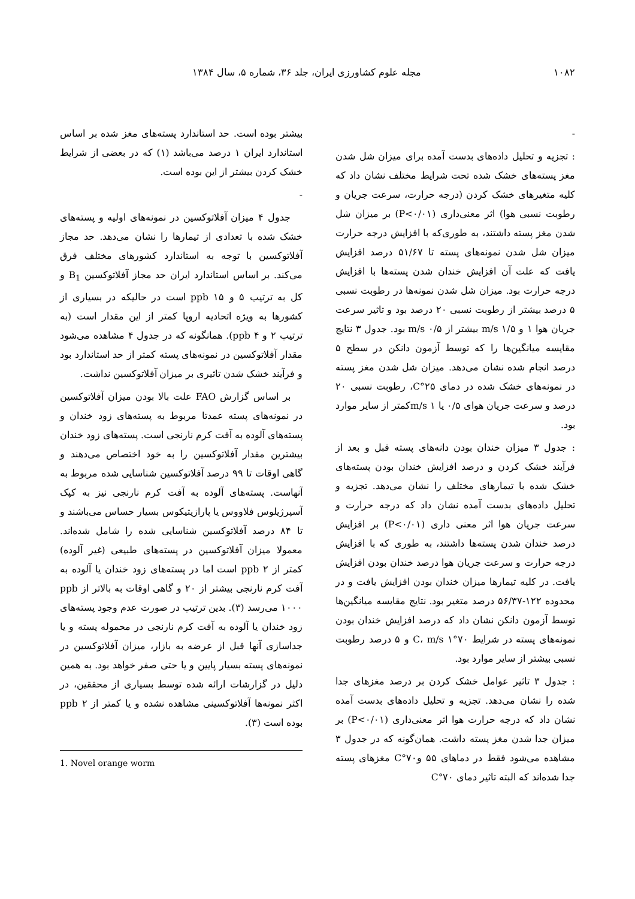۱۰۸۲ مجله علوم کشاورزی ایران، جلد ۳۶، شماره ۵، سال ۱۳۸۴
-
: تجزیه و تحلیل داده‌های بدست آمده برای میزان شل شدن مغز پسته‌های خشک شده تحت شرایط مختلف نشان داد که کلیه متغیرهای خشک کردن (درجه حرارت، سرعت جریان و رطوبت نسبی هوا) اثر معنی‌داری (P<۰/۰۱) بر میزان شل شدن مغز پسته داشتند، به طوری‌که با افزایش درجه حرارت میزان شل شدن نمونه‌های پسته تا ۵۱/۶۷ درصد افزایش یافت که علت آن افزایش خندان شدن پسته‌ها با افزایش درجه حرارت بود. میزان شل شدن نمونه‌ها در رطوبت نسبی ۵ درصد بیشتر از رطوبت نسبی ۲۰ درصد بود و تاثیر سرعت جریان هوا ۱ و m/s ۱/۵ بیشتر از m/s ۰/۵ بود. جدول ۳ نتایج مقایسه میانگین‌ها را که توسط آزمون دانکن در سطح ۵ درصد انجام شده نشان می‌دهد. میزان شل شدن مغز پسته در نمونه‌های خشک شده در دمای ۲۵°C، رطوبت نسبی ۲۰ درصد و سرعت جریان هوای ۰/۵ یا m/s ۱کمتر از سایر موارد بود.
: جدول ۳ میزان خندان بودن دانه‌های پسته قبل و بعد از فرآیند خشک کردن و درصد افزایش خندان بودن پسته‌های خشک شده با تیمارهای مختلف را نشان می‌دهد. تجزیه و تحلیل داده‌های بدست آمده نشان داد که درجه حرارت و سرعت جریان هوا اثر معنی داری (P<۰/۰۱) بر افزایش درصد خندان شدن پسته‌ها داشتند، به طوری که با افزایش درجه حرارت و سرعت جریان هوا درصد خندان بودن افزایش یافت. در کلیه تیمارها میزان خندان بودن افزایش یافت و در محدوده ۱۲۲-۵۶/۳۷ درصد متغیر بود. نتایج مقایسه میانگین‌ها توسط آزمون دانکن نشان داد که درصد افزایش خندان بودن نمونه‌های پسته در شرایط ۷۰°C، m/s ۱ و ۵ درصد رطوبت نسبی بیشتر از سایر موارد بود.
: جدول ۳ تاثیر عوامل خشک کردن بر درصد مغزهای جدا شده را نشان می‌دهد. تجزیه و تحلیل داده‌های بدست آمده نشان داد که درجه حرارت هوا اثر معنی‌داری (P<۰/۰۱) بر میزان جدا شدن مغز پسته داشت. همان‌گونه که در جدول ۳ مشاهده می‌شود فقط در دماهای ۵۵ و۷۰°C مغزهای پسته جدا شده‌اند که البته تاثیر دمای ۷۰°C
بیشتر بوده است. حد استاندارد پسته‌های مغز شده بر اساس استاندارد ایران ۱ درصد می‌باشد (۱) که در بعضی از شرایط خشک کردن بیشتر از این بوده است.
-
جدول ۴ میزان آفلاتوکسین در نمونه‌های اولیه و پسته‌های خشک شده با تعدادی از تیمارها را نشان می‌دهد. حد مجاز آفلاتوکسین با توجه به استاندارد کشورهای مختلف فرق می‌کند. بر اساس استاندارد ایران حد مجاز آفلاتوکسین B<sub>1</sub> و کل به ترتیب ۵ و ppb ۱۵ است در حالیکه در بسیاری از کشورها به ویژه اتحادیه اروپا کمتر از این مقدار است (به ترتیب ۲ و ppb ۴). همانگونه که در جدول ۴ مشاهده می‌شود مقدار آفلاتوکسین در نمونه‌های پسته کمتر از حد استاندارد بود و فرآیند خشک شدن تاثیری بر میزان آفلاتوکسین نداشت.
بر اساس گزارش FAO علت بالا بودن میزان آفلاتوکسین در نمونه‌های پسته عمدتا مربوط به پسته‌های زود خندان و پسته‌های آلوده به آفت کرم نارنجی است. پسته‌های زود خندان بیشترین مقدار آفلاتوکسین را به خود اختصاص می‌دهند و گاهی اوقات تا ۹۹ درصد آفلاتوکسین شناسایی شده مربوط به آنهاست. پسته‌های آلوده به آفت کرم نارنجی نیز به کپک آسپرژیلوس فلاووس یا پارازیتیکوس بسیار حساس می‌باشند و تا ۸۴ درصد آفلاتوکسین شناسایی شده را شامل شده‌اند. معمولا میزان آفلاتوکسین در پسته‌های طبیعی (غیر آلوده) کمتر از ppb ۲ است اما در پسته‌های زود خندان یا آلوده به آفت کرم نارنجی بیشتر از ۲۰ و گاهی اوقات به بالاتر از ppb ۱۰۰۰ می‌رسد (۳). بدین ترتیب در صورت عدم وجود پسته‌های زود خندان یا آلوده به آفت کرم نارنجی در محموله پسته و یا جداسازی آنها قبل از عرضه به بازار، میزان آفلاتوکسین در نمونه‌های پسته بسیار پایین و یا حتی صفر خواهد بود. به همین دلیل در گزارشات ارائه شده توسط بسیاری از محققین، در اکثر نمونه‌ها آفلاتوکسینی مشاهده نشده و یا کمتر از ppb ۲ بوده است (۳).
1. Novel orange worm